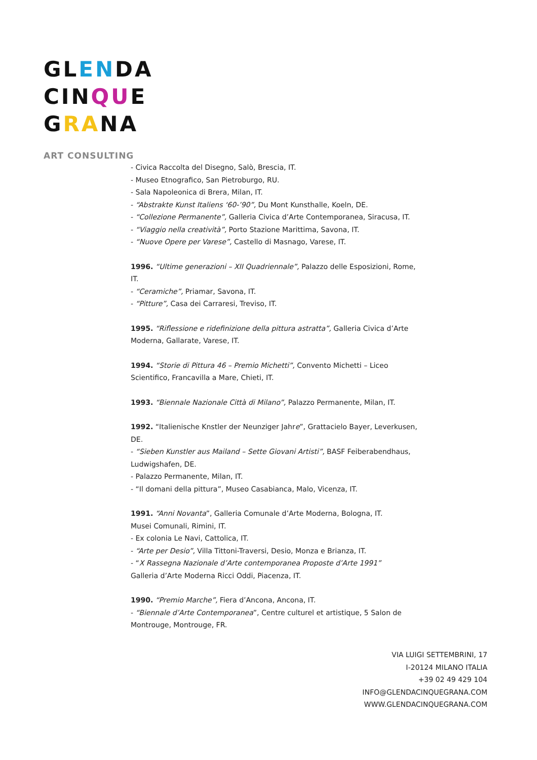GLENDA
CINQUE
GRANA
ART CONSULTING
- Civica Raccolta del Disegno, Salò, Brescia, IT.
- Museo Etnografico, San Pietroburgo, RU.
- Sala Napoleonica di Brera, Milan, IT.
- “Abstrakte Kunst Italiens ‘60-’90”, Du Mont Kunsthalle, Koeln, DE.
- “Collezione Permanente”, Galleria Civica d’Arte Contemporanea, Siracusa, IT.
- “Viaggio nella creatività”, Porto Stazione Marittima, Savona, IT.
- “Nuove Opere per Varese”, Castello di Masnago, Varese, IT.
1996. “Ultime generazioni – XII Quadriennale”, Palazzo delle Esposizioni, Rome, IT.
- “Ceramiche”, Priamar, Savona, IT.
- “Pitture”, Casa dei Carraresi, Treviso, IT.
1995. “Riflessione e ridefinizione della pittura astratta”, Galleria Civica d’Arte Moderna, Gallarate, Varese, IT.
1994. “Storie di Pittura 46 – Premio Michetti”, Convento Michetti – Liceo Scientifico, Francavilla a Mare, Chieti, IT.
1993. “Biennale Nazionale Città di Milano”, Palazzo Permanente, Milan, IT.
1992. “Italienische Knstler der Neunziger Jahre”, Grattacielo Bayer, Leverkusen, DE.
- “Sieben Kunstler aus Mailand – Sette Giovani Artisti”, BASF Feiberabendhaus, Ludwigshafen, DE.
- Palazzo Permanente, Milan, IT.
- “Il domani della pittura”, Museo Casabianca, Malo, Vicenza, IT.
1991. “Anni Novanta”, Galleria Comunale d’Arte Moderna, Bologna, IT.
Musei Comunali, Rimini, IT.
- Ex colonia Le Navi, Cattolica, IT.
- “Arte per Desio”, Villa Tittoni-Traversi, Desio, Monza e Brianza, IT.
- “X Rassegna Nazionale d’Arte contemporanea Proposte d’Arte 1991”
Galleria d’Arte Moderna Ricci Oddi, Piacenza, IT.
1990. “Premio Marche”, Fiera d’Ancona, Ancona, IT.
- “Biennale d’Arte Contemporanea”, Centre culturel et artistique, 5 Salon de Montrouge, Montrouge, FR.
VIA LUIGI SETTEMBRINI, 17
I-20124 MILANO ITALIA
+39 02 49 429 104
INFO@GLENDACINQUEGRANA.COM
WWW.GLENDACINQUEGRANA.COM